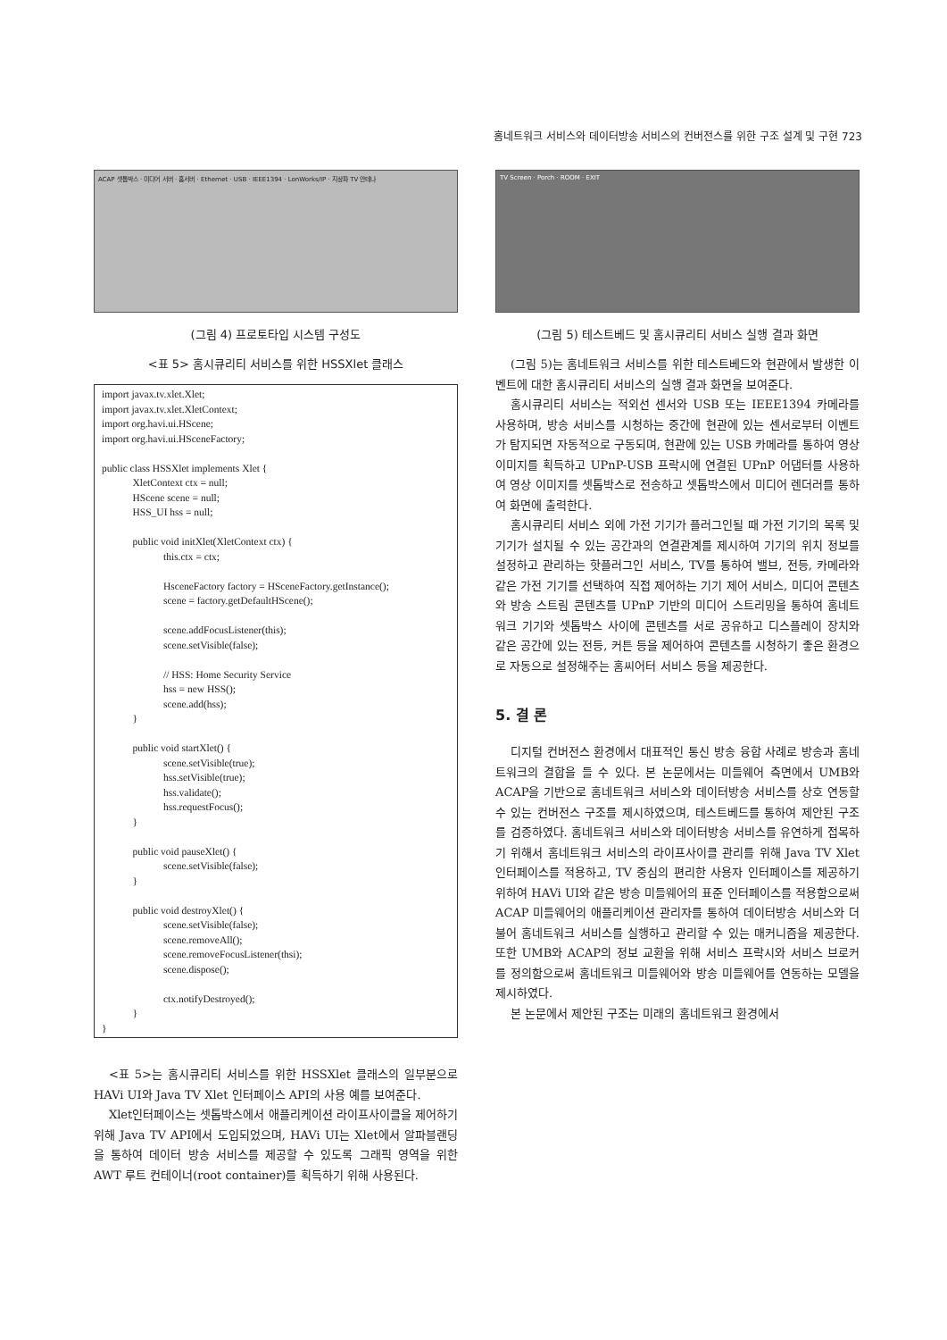홈네트워크 서비스와 데이터방송 서비스의 컨버전스를 위한 구조 설계 및 구현 723
ACAP 셋톱박스 · 미디어 서버 · 홈서버 · Ethernet · USB · IEEE1394 · LonWorks/IP · 지상파 TV 안테나
(그림 4) 프로토타입 시스템 구성도
<표 5> 홈시큐리티 서비스를 위한 HSSXlet 클래스
import javax.tv.xlet.Xlet;
import javax.tv.xlet.XletContext;
import org.havi.ui.HScene;
import org.havi.ui.HSceneFactory;

public class HSSXlet implements Xlet {
            XletContext ctx = null;
            HScene scene = null;
            HSS_UI hss = null;

            public void initXlet(XletContext ctx) {
                        this.ctx = ctx;

                        HsceneFactory factory = HSceneFactory.getInstance();
                        scene = factory.getDefaultHScene();

                        scene.addFocusListener(this);
                        scene.setVisible(false);

                        // HSS: Home Security Service
                        hss = new HSS();
                        scene.add(hss);
            }

            public void startXlet() {
                        scene.setVisible(true);
                        hss.setVisible(true);
                        hss.validate();
                        hss.requestFocus();
            }

            public void pauseXlet() {
                        scene.setVisible(false);
            }

            public void destroyXlet() {
                        scene.setVisible(false);
                        scene.removeAll();
                        scene.removeFocusListener(thsi);
                        scene.dispose();

                        ctx.notifyDestroyed();
            }
}
<표 5>는 홈시큐리티 서비스를 위한 HSSXlet 클래스의 일부분으로 HAVi UI와 Java TV Xlet 인터페이스 API의 사용 예를 보여준다.
Xlet인터페이스는 셋톱박스에서 애플리케이션 라이프사이클을 제어하기 위해 Java TV API에서 도입되었으며, HAVi UI는 Xlet에서 알파블랜딩을 통하여 데이터 방송 서비스를 제공할 수 있도록 그래픽 영역을 위한 AWT 루트 컨테이너(root container)를 획득하기 위해 사용된다.
TV Screen · Porch · ROOM · EXIT
(그림 5) 테스트베드 및 홈시큐리티 서비스 실행 결과 화면
(그림 5)는 홈네트워크 서비스를 위한 테스트베드와 현관에서 발생한 이벤트에 대한 홈시큐리티 서비스의 실행 결과 화면을 보여준다.
홈시큐리티 서비스는 적외선 센서와 USB 또는 IEEE1394 카메라를 사용하며, 방송 서비스를 시청하는 중간에 현관에 있는 센서로부터 이벤트가 탐지되면 자동적으로 구동되며, 현관에 있는 USB 카메라를 통하여 영상 이미지를 획득하고 UPnP-USB 프락시에 연결된 UPnP 어댑터를 사용하여 영상 이미지를 셋톱박스로 전송하고 셋톱박스에서 미디어 렌더러를 통하여 화면에 출력한다.
홈시큐리티 서비스 외에 가전 기기가 플러그인될 때 가전 기기의 목록 및 기기가 설치될 수 있는 공간과의 연결관계를 제시하여 기기의 위치 정보를 설정하고 관리하는 핫플러그인 서비스, TV를 통하여 밸브, 전등, 카메라와 같은 가전 기기를 선택하여 직접 제어하는 기기 제어 서비스, 미디어 콘텐츠와 방송 스트림 콘텐츠를 UPnP 기반의 미디어 스트리밍을 통하여 홈네트워크 기기와 셋톱박스 사이에 콘텐츠를 서로 공유하고 디스플레이 장치와 같은 공간에 있는 전등, 커튼 등을 제어하여 콘텐츠를 시청하기 좋은 환경으로 자동으로 설정해주는 홈씨어터 서비스 등을 제공한다.
5. 결 론
디지털 컨버전스 환경에서 대표적인 통신 방송 융합 사례로 방송과 홈네트워크의 결합을 들 수 있다. 본 논문에서는 미들웨어 측면에서 UMB와 ACAP을 기반으로 홈네트워크 서비스와 데이터방송 서비스를 상호 연동할 수 있는 컨버전스 구조를 제시하였으며, 테스트베드를 통하여 제안된 구조를 검증하였다. 홈네트워크 서비스와 데이터방송 서비스를 유연하게 접목하기 위해서 홈네트워크 서비스의 라이프사이클 관리를 위해 Java TV Xlet 인터페이스를 적용하고, TV 중심의 편리한 사용자 인터페이스를 제공하기 위하여 HAVi UI와 같은 방송 미들웨어의 표준 인터페이스를 적용함으로써 ACAP 미들웨어의 애플리케이션 관리자를 통하여 데이터방송 서비스와 더불어 홈네트워크 서비스를 실행하고 관리할 수 있는 매커니즘을 제공한다. 또한 UMB와 ACAP의 정보 교환을 위해 서비스 프락시와 서비스 브로커를 정의함으로써 홈네트워크 미들웨어와 방송 미들웨어를 연동하는 모델을 제시하였다.
본 논문에서 제안된 구조는 미래의 홈네트워크 환경에서